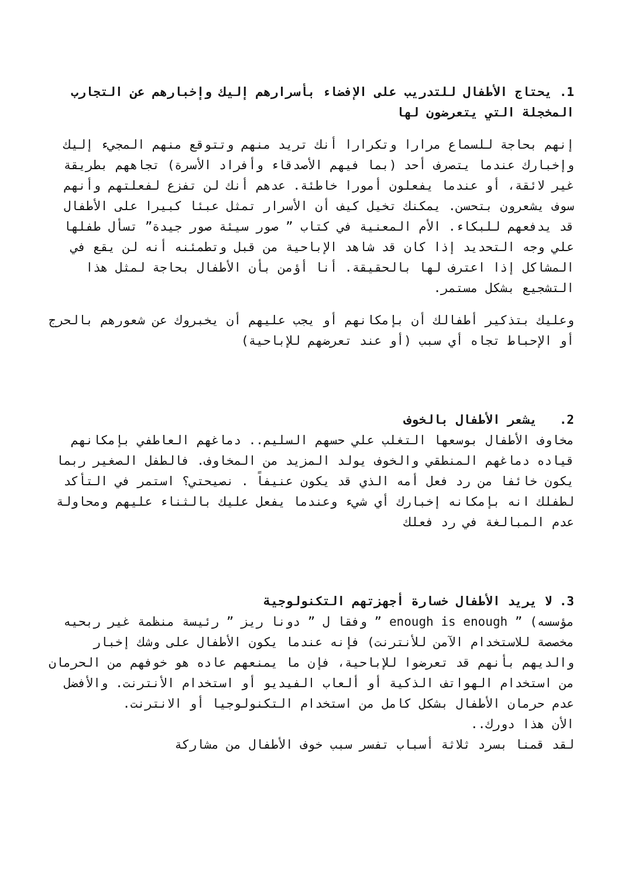1. يحتاج الأطفال للتدريب على الإفضاء بأسرارهم إليك وإخبارهم عن التجارب المخجلة التي يتعرضون لها
إنهم بحاجة للسماع مرارا وتكرارا أنك تريد منهم وتتوقع منهم المجيء إليك وإخبارك عندما يتصرف أحد (بما فيهم الأصدقاء وأفراد الأسرة) تجاههم بطريقة غير لائقة، أو عندما يفعلون أمورا خاطئة. عدهم أنك لن تفزع لفعلتهم وأنهم سوف يشعرون بتحسن. يمكنك تخيل كيف أن الأسرار تمثل عبئا كبيرا على الأطفال قد يدفعهم للبكاء. الأم المعنية في كتاب ” صور سيئة صور جيدة” تسأل طفلها علي وجه التحديد إذا كان قد شاهد الإباحية من قبل وتطمئنه أنه لن يقع في المشاكل إذا اعترف لها بالحقيقة. أنا أؤمن بأن الأطفال بحاجة لمثل هذا التشجيع بشكل مستمر.
وعليك بتذكير أطفالك أن بإمكانهم أو يجب عليهم أن يخبروك عن شعورهم بالحرج أو الإحباط تجاه أي سبب (أو عند تعرضهم للإباحية)
2. يشعر الأطفال بالخوف
مخاوف الأطفال بوسعها التغلب علي حسهم السليم.. دماغهم العاطفي بإمكانهم قياده دماغهم المنطقي والخوف يولد المزيد من المخاوف. فالطفل الصغير ربما يكون خائفا من رد فعل أمه الذي قد يكون عنيفاً . نصيحتي؟ استمر في التأكد لطفلك انه بإمكانه إخبارك أي شيء وعندما يفعل عليك بالثناء عليهم ومحاولة عدم المبالغة في رد فعلك
3. لا يريد الأطفال خسارة أجهزتهم التكنولوجية
مؤسسه) ” enough is enough ” وفقا ل ” دونا ريز ” رئيسة منظمة غير ربحيه مخصصة للاستخدام الآمن للأنترنت) فإنه عندما يكون الأطفال على وشك إخبار والديهم بأنهم قد تعرضوا للإباحية، فإن ما يمنعهم عاده هو خوفهم من الحرمان من استخدام الهواتف الذكية أو ألعاب الفيديو أو استخدام الأنترنت. والأفضل عدم حرمان الأطفال بشكل كامل من استخدام التكنولوجيا أو الانترنت.
الأن هذا دورك..
لقد قمنا بسرد ثلاثة أسباب تفسر سبب خوف الأطفال من مشاركة